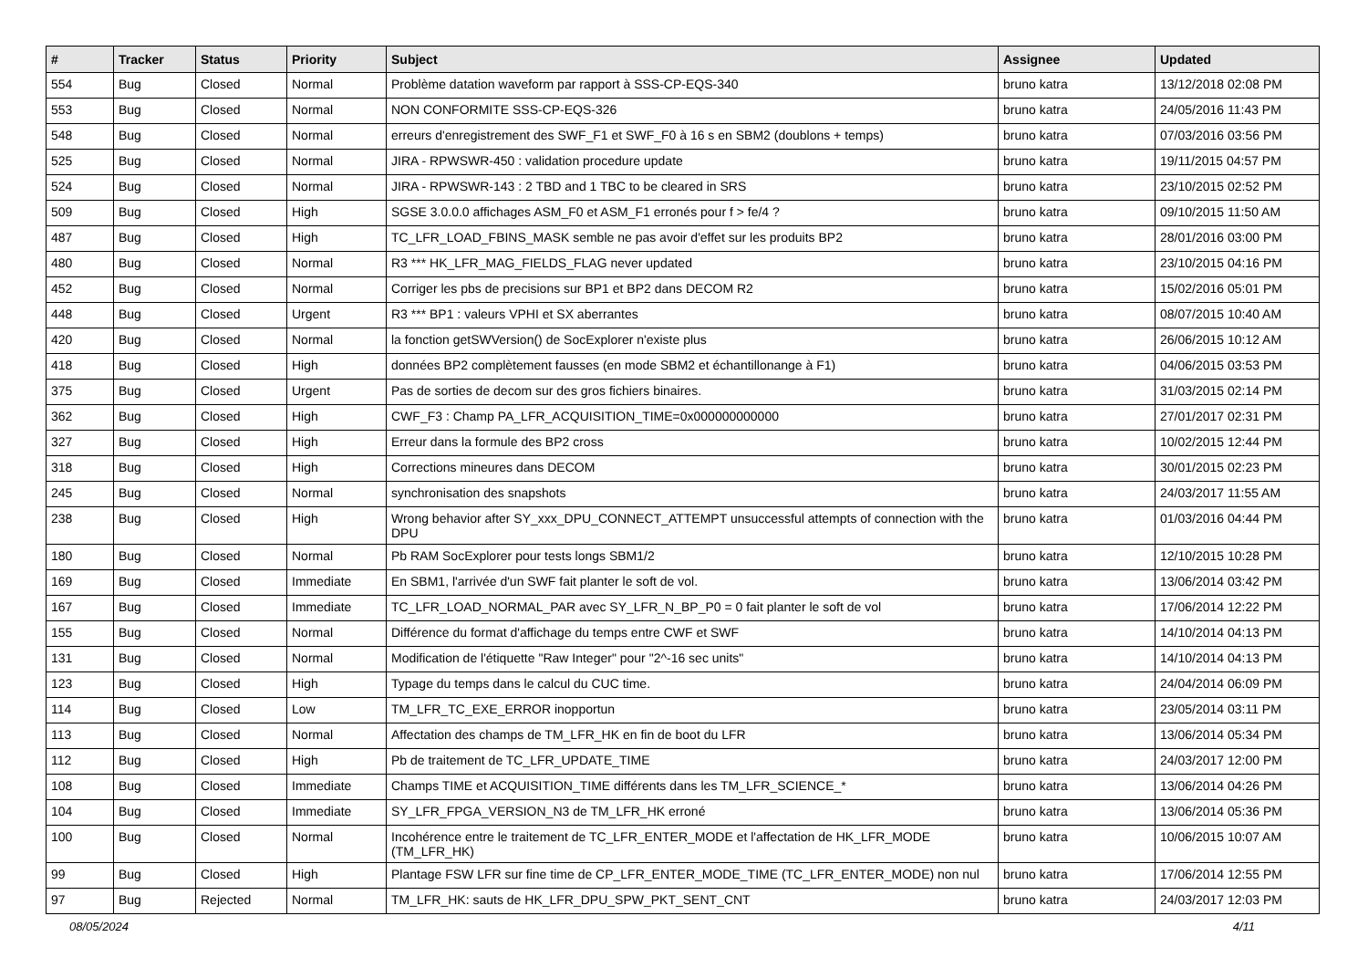| # | Tracker | Status | Priority | Subject | Assignee | Updated |
| --- | --- | --- | --- | --- | --- | --- |
| 554 | Bug | Closed | Normal | Problème datation waveform par rapport à SSS-CP-EQS-340 | bruno katra | 13/12/2018 02:08 PM |
| 553 | Bug | Closed | Normal | NON CONFORMITE SSS-CP-EQS-326 | bruno katra | 24/05/2016 11:43 PM |
| 548 | Bug | Closed | Normal | erreurs d'enregistrement des SWF_F1 et SWF_F0 à 16 s en SBM2 (doublons + temps) | bruno katra | 07/03/2016 03:56 PM |
| 525 | Bug | Closed | Normal | JIRA - RPWSWR-450 : validation procedure update | bruno katra | 19/11/2015 04:57 PM |
| 524 | Bug | Closed | Normal | JIRA - RPWSWR-143 : 2 TBD and 1 TBC to be cleared in SRS | bruno katra | 23/10/2015 02:52 PM |
| 509 | Bug | Closed | High | SGSE 3.0.0.0 affichages ASM_F0 et ASM_F1 erronés pour f > fe/4 ? | bruno katra | 09/10/2015 11:50 AM |
| 487 | Bug | Closed | High | TC_LFR_LOAD_FBINS_MASK semble ne pas avoir d'effet sur les produits BP2 | bruno katra | 28/01/2016 03:00 PM |
| 480 | Bug | Closed | Normal | R3 *** HK_LFR_MAG_FIELDS_FLAG never updated | bruno katra | 23/10/2015 04:16 PM |
| 452 | Bug | Closed | Normal | Corriger les pbs de precisions sur BP1 et BP2 dans DECOM R2 | bruno katra | 15/02/2016 05:01 PM |
| 448 | Bug | Closed | Urgent | R3 *** BP1 : valeurs VPHI et SX aberrantes | bruno katra | 08/07/2015 10:40 AM |
| 420 | Bug | Closed | Normal | la fonction getSWVersion() de SocExplorer n'existe plus | bruno katra | 26/06/2015 10:12 AM |
| 418 | Bug | Closed | High | données BP2 complètement fausses (en mode SBM2 et échantillonange à F1) | bruno katra | 04/06/2015 03:53 PM |
| 375 | Bug | Closed | Urgent | Pas de sorties de decom sur des gros fichiers binaires. | bruno katra | 31/03/2015 02:14 PM |
| 362 | Bug | Closed | High | CWF_F3 : Champ PA_LFR_ACQUISITION_TIME=0x000000000000 | bruno katra | 27/01/2017 02:31 PM |
| 327 | Bug | Closed | High | Erreur dans la formule des BP2 cross | bruno katra | 10/02/2015 12:44 PM |
| 318 | Bug | Closed | High | Corrections mineures dans DECOM | bruno katra | 30/01/2015 02:23 PM |
| 245 | Bug | Closed | Normal | synchronisation des snapshots | bruno katra | 24/03/2017 11:55 AM |
| 238 | Bug | Closed | High | Wrong behavior after SY_xxx_DPU_CONNECT_ATTEMPT unsuccessful attempts of connection with the DPU | bruno katra | 01/03/2016 04:44 PM |
| 180 | Bug | Closed | Normal | Pb RAM SocExplorer pour tests longs SBM1/2 | bruno katra | 12/10/2015 10:28 PM |
| 169 | Bug | Closed | Immediate | En SBM1, l'arrivée d'un SWF fait planter le soft de vol. | bruno katra | 13/06/2014 03:42 PM |
| 167 | Bug | Closed | Immediate | TC_LFR_LOAD_NORMAL_PAR avec SY_LFR_N_BP_P0 = 0 fait planter le soft de vol | bruno katra | 17/06/2014 12:22 PM |
| 155 | Bug | Closed | Normal | Différence du format d'affichage du temps entre CWF et SWF | bruno katra | 14/10/2014 04:13 PM |
| 131 | Bug | Closed | Normal | Modification de l'étiquette "Raw Integer" pour "2^-16 sec units" | bruno katra | 14/10/2014 04:13 PM |
| 123 | Bug | Closed | High | Typage du temps dans le calcul du CUC time. | bruno katra | 24/04/2014 06:09 PM |
| 114 | Bug | Closed | Low | TM_LFR_TC_EXE_ERROR inopportun | bruno katra | 23/05/2014 03:11 PM |
| 113 | Bug | Closed | Normal | Affectation des champs de TM_LFR_HK en fin de boot du LFR | bruno katra | 13/06/2014 05:34 PM |
| 112 | Bug | Closed | High | Pb de traitement de TC_LFR_UPDATE_TIME | bruno katra | 24/03/2017 12:00 PM |
| 108 | Bug | Closed | Immediate | Champs TIME et ACQUISITION_TIME différents dans les TM_LFR_SCIENCE_* | bruno katra | 13/06/2014 04:26 PM |
| 104 | Bug | Closed | Immediate | SY_LFR_FPGA_VERSION_N3 de TM_LFR_HK erroné | bruno katra | 13/06/2014 05:36 PM |
| 100 | Bug | Closed | Normal | Incohérence entre le traitement de TC_LFR_ENTER_MODE et l'affectation de HK_LFR_MODE (TM_LFR_HK) | bruno katra | 10/06/2015 10:07 AM |
| 99 | Bug | Closed | High | Plantage FSW LFR sur fine time de CP_LFR_ENTER_MODE_TIME (TC_LFR_ENTER_MODE) non nul | bruno katra | 17/06/2014 12:55 PM |
| 97 | Bug | Rejected | Normal | TM_LFR_HK: sauts de HK_LFR_DPU_SPW_PKT_SENT_CNT | bruno katra | 24/03/2017 12:03 PM |
08/05/2024 4/11